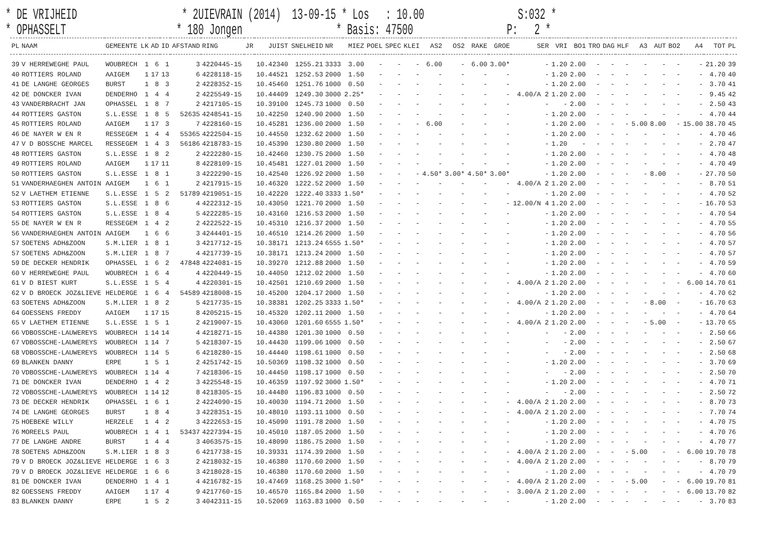* DE VRIJHEID * 2UIEVRAIN (2014) 13-09-15 * Los : 10.00 S:032 * * OPHASSELT * 180 Jongen * Basis: 47500 P: 2 *
| PL | NAAM | GEMEENTE | LK | AD | ID | AFSTAND | RING | JR | JUIST | SNELHEID | NR | MIEZ | POEL | SPEC | KLEI | AS2 | OS2 | RAKE | GROE | SER | VRI | BO1 | TRO | DAG | HLF | A3 | AUT | BO2 | A4 | TOT | PL |
| --- | --- | --- | --- | --- | --- | --- | --- | --- | --- | --- | --- | --- | --- | --- | --- | --- | --- | --- | --- | --- | --- | --- | --- | --- | --- | --- | --- | --- | --- | --- | --- |
| 39 | V HERREWEGHE PAUL | WOUBRECH | 1 | 6 | 1 | 3 | 4220445-15 | | 10.42340 | 1255.21 | 3333 | 3.00 | - | - | - | 6.00 | - | 6.00 | 3.00* | - | 1.20 | 2.00 | - | - | - | - | - | - | - | 21.20 | 39 |
| 40 | ROTTIERS ROLAND | AAIGEM | 1 | 17 | 13 | 6 | 4228118-15 | | 10.44521 | 1252.53 | 2000 | 1.50 | - | - | - | - | - | - | - | - | 1.20 | 2.00 | - | - | - | - | - | - | - | 4.70 | 40 |
| 41 | DE LANGHE GEORGES | BURST | 1 | 8 | 3 | 2 | 4228352-15 | | 10.45460 | 1251.76 | 1000 | 0.50 | - | - | - | - | - | - | - | - | 1.20 | 2.00 | - | - | - | - | - | - | - | 3.70 | 41 |
| 42 | DE DONCKER IVAN | DENDERHO | 1 | 4 | 4 | 2 | 4225549-15 | | 10.44409 | 1249.30 | 3000 | 2.25* | - | - | - | - | - | - | - | 4.00/A 2 | 1.20 | 2.00 | - | - | - | - | - | - | - | 9.45 | 42 |
| 43 | VANDERBRACHT JAN | OPHASSEL | 1 | 8 | 7 | 2 | 4217105-15 | | 10.39100 | 1245.73 | 1000 | 0.50 | - | - | - | - | - | - | - | - | - | 2.00 | - | - | - | - | - | - | - | 2.50 | 43 |
| 44 | ROTTIERS GASTON | S.L.ESSE | 1 | 8 | 5 | 52635 | 4248541-15 | | 10.42250 | 1240.90 | 2000 | 1.50 | - | - | - | - | - | - | - | - | 1.20 | 2.00 | - | - | - | - | - | - | - | 4.70 | 44 |
| 45 | ROTTIERS ROLAND | AAIGEM | 1 | 17 | 3 | 7 | 4228160-15 | | 10.45281 | 1236.00 | 2000 | 1.50 | - | - | - | 6.00 | - | - | - | - | 1.20 | 2.00 | - | - | - | 5.00 | 8.00 | - | 15.00 | 38.70 | 45 |
| 46 | DE NAYER W EN R | RESSEGEM | 1 | 4 | 4 | 55365 | 4222504-15 | | 10.44550 | 1232.62 | 2000 | 1.50 | - | - | - | - | - | - | - | - | 1.20 | 2.00 | - | - | - | - | - | - | - | 4.70 | 46 |
| 47 | V D BOSSCHE MARCEL | RESSEGEM | 1 | 4 | 3 | 56186 | 4218783-15 | | 10.45390 | 1230.80 | 2000 | 1.50 | - | - | - | - | - | - | - | - | 1.20 | - | - | - | - | - | - | - | - | 2.70 | 47 |
| 48 | ROTTIERS GASTON | S.L.ESSE | 1 | 8 | 2 | 2 | 4222280-15 | | 10.42460 | 1230.75 | 2000 | 1.50 | - | - | - | - | - | - | - | - | 1.20 | 2.00 | - | - | - | - | - | - | - | 4.70 | 48 |
| 49 | ROTTIERS ROLAND | AAIGEM | 1 | 17 | 11 | 8 | 4228109-15 | | 10.45481 | 1227.01 | 2000 | 1.50 | - | - | - | - | - | - | - | - | 1.20 | 2.00 | - | - | - | - | - | - | - | 4.70 | 49 |
| 50 | ROTTIERS GASTON | S.L.ESSE | 1 | 8 | 1 | 3 | 4222290-15 | | 10.42540 | 1226.92 | 2000 | 1.50 | - | - | - | 4.50* | 3.00* | 4.50* | 3.00* | - | 1.20 | 2.00 | - | - | - | - | 8.00 | - | - | 27.70 | 50 |
| 51 | VANDERHAEGHEN ANTOIN | AAIGEM | 1 | 6 | 1 | 2 | 4217915-15 | | 10.46320 | 1222.52 | 2000 | 1.50 | - | - | - | - | - | - | - | 4.00/A 2 | 1.20 | 2.00 | - | - | - | - | - | - | - | 8.70 | 51 |
| 52 | V LAETHEM ETIENNE | S.L.ESSE | 1 | 5 | 2 | 51789 | 4219051-15 | | 10.42220 | 1222.40 | 3333 | 1.50* | - | - | - | - | - | - | - | - | 1.20 | 2.00 | - | - | - | - | - | - | - | 4.70 | 52 |
| 53 | ROTTIERS GASTON | S.L.ESSE | 1 | 8 | 6 | 4 | 4222312-15 | | 10.43050 | 1221.70 | 2000 | 1.50 | - | - | - | - | - | - | - | 12.00/N 4 | 1.20 | 2.00 | - | - | - | - | - | - | - | 16.70 | 53 |
| 54 | ROTTIERS GASTON | S.L.ESSE | 1 | 8 | 4 | 5 | 4222285-15 | | 10.43160 | 1216.53 | 2000 | 1.50 | - | - | - | - | - | - | - | - | 1.20 | 2.00 | - | - | - | - | - | - | - | 4.70 | 54 |
| 55 | DE NAYER W EN R | RESSEGEM | 1 | 4 | 2 | 2 | 4222522-15 | | 10.45310 | 1216.37 | 2000 | 1.50 | - | - | - | - | - | - | - | - | 1.20 | 2.00 | - | - | - | - | - | - | - | 4.70 | 55 |
| 56 | VANDERHAEGHEN ANTOIN | AAIGEM | 1 | 6 | 6 | 3 | 4244401-15 | | 10.46510 | 1214.26 | 2000 | 1.50 | - | - | - | - | - | - | - | - | 1.20 | 2.00 | - | - | - | - | - | - | - | 4.70 | 56 |
| 57 | SOETENS ADH&ZOON | S.M.LIER | 1 | 8 | 1 | 3 | 4217712-15 | | 10.38171 | 1213.24 | 6555 | 1.50* | - | - | - | - | - | - | - | - | 1.20 | 2.00 | - | - | - | - | - | - | - | 4.70 | 57 |
| 57 | SOETENS ADH&ZOON | S.M.LIER | 1 | 8 | 7 | 4 | 4217739-15 | | 10.38171 | 1213.24 | 2000 | 1.50 | - | - | - | - | - | - | - | - | 1.20 | 2.00 | - | - | - | - | - | - | - | 4.70 | 57 |
| 59 | DE DECKER HENDRIK | OPHASSEL | 1 | 6 | 2 | 47848 | 4224081-15 | | 10.39270 | 1212.88 | 2000 | 1.50 | - | - | - | - | - | - | - | - | 1.20 | 2.00 | - | - | - | - | - | - | - | 4.70 | 59 |
| 60 | V HERREWEGHE PAUL | WOUBRECH | 1 | 6 | 4 | 4 | 4220449-15 | | 10.44050 | 1212.02 | 2000 | 1.50 | - | - | - | - | - | - | - | - | 1.20 | 2.00 | - | - | - | - | - | - | - | 4.70 | 60 |
| 61 | V D BIEST KURT | S.L.ESSE | 1 | 5 | 4 | 4 | 4220301-15 | | 10.42501 | 1210.69 | 2000 | 1.50 | - | - | - | - | - | - | - | 4.00/A 2 | 1.20 | 2.00 | - | - | - | - | - | - | 6.00 | 14.70 | 61 |
| 62 | V D BROECK JOZ&LIEVE | HELDERGE | 1 | 6 | 4 | 54589 | 4218008-15 | | 10.45200 | 1204.17 | 2000 | 1.50 | - | - | - | - | - | - | - | - | 1.20 | 2.00 | - | - | - | - | - | - | - | 4.70 | 62 |
| 63 | SOETENS ADH&ZOON | S.M.LIER | 1 | 8 | 2 | 5 | 4217735-15 | | 10.38381 | 1202.25 | 3333 | 1.50* | - | - | - | - | - | - | - | 4.00/A 2 | 1.20 | 2.00 | - | - | - | - | 8.00 | - | - | 16.70 | 63 |
| 64 | GOESSENS FREDDY | AAIGEM | 1 | 17 | 15 | 8 | 4205215-15 | | 10.45320 | 1202.11 | 2000 | 1.50 | - | - | - | - | - | - | - | - | 1.20 | 2.00 | - | - | - | - | - | - | - | 4.70 | 64 |
| 65 | V LAETHEM ETIENNE | S.L.ESSE | 1 | 5 | 1 | 2 | 4219007-15 | | 10.43060 | 1201.60 | 6555 | 1.50* | - | - | - | - | - | - | - | 4.00/A 2 | 1.20 | 2.00 | - | - | - | - | 5.00 | - | - | 13.70 | 65 |
| 66 | VDBOSSCHE-LAUWEREYS | WOUBRECH | 1 | 14 | 14 | 4 | 4218271-15 | | 10.44380 | 1201.30 | 1000 | 0.50 | - | - | - | - | - | - | - | - | - | 2.00 | - | - | - | - | - | - | - | 2.50 | 66 |
| 67 | VDBOSSCHE-LAUWEREYS | WOUBRECH | 1 | 14 | 7 | 5 | 4218307-15 | | 10.44430 | 1199.06 | 1000 | 0.50 | - | - | - | - | - | - | - | - | - | 2.00 | - | - | - | - | - | - | - | 2.50 | 67 |
| 68 | VDBOSSCHE-LAUWEREYS | WOUBRECH | 1 | 14 | 5 | 6 | 4218280-15 | | 10.44440 | 1198.61 | 1000 | 0.50 | - | - | - | - | - | - | - | - | - | 2.00 | - | - | - | - | - | - | - | 2.50 | 68 |
| 69 | BLANKEN DANNY | ERPE | 1 | 5 | 1 | 2 | 4251742-15 | | 10.50369 | 1198.32 | 1000 | 0.50 | - | - | - | - | - | - | - | - | 1.20 | 2.00 | - | - | - | - | - | - | - | 3.70 | 69 |
| 70 | VDBOSSCHE-LAUWEREYS | WOUBRECH | 1 | 14 | 4 | 7 | 4218306-15 | | 10.44450 | 1198.17 | 1000 | 0.50 | - | - | - | - | - | - | - | - | - | 2.00 | - | - | - | - | - | - | - | 2.50 | 70 |
| 71 | DE DONCKER IVAN | DENDERHO | 1 | 4 | 2 | 3 | 4225548-15 | | 10.46359 | 1197.92 | 3000 | 1.50* | - | - | - | - | - | - | - | - | 1.20 | 2.00 | - | - | - | - | - | - | - | 4.70 | 71 |
| 72 | VDBOSSCHE-LAUWEREYS | WOUBRECH | 1 | 14 | 12 | 8 | 4218305-15 | | 10.44480 | 1196.83 | 1000 | 0.50 | - | - | - | - | - | - | - | - | - | 2.00 | - | - | - | - | - | - | - | 2.50 | 72 |
| 73 | DE DECKER HENDRIK | OPHASSEL | 1 | 6 | 1 | 2 | 4224090-15 | | 10.40030 | 1194.71 | 2000 | 1.50 | - | - | - | - | - | - | - | 4.00/A 2 | 1.20 | 2.00 | - | - | - | - | - | - | - | 8.70 | 73 |
| 74 | DE LANGHE GEORGES | BURST | 1 | 8 | 4 | 3 | 4228351-15 | | 10.48010 | 1193.11 | 1000 | 0.50 | - | - | - | - | - | - | - | 4.00/A 2 | 1.20 | 2.00 | - | - | - | - | - | - | - | 7.70 | 74 |
| 75 | HOEBEKE WILLY | HERZELE | 1 | 4 | 2 | 3 | 4222653-15 | | 10.45090 | 1191.78 | 2000 | 1.50 | - | - | - | - | - | - | - | - | 1.20 | 2.00 | - | - | - | - | - | - | - | 4.70 | 75 |
| 76 | MOREELS PAUL | WOUBRECH | 1 | 4 | 1 | 53437 | 4227394-15 | | 10.45010 | 1187.05 | 2000 | 1.50 | - | - | - | - | - | - | - | - | 1.20 | 2.00 | - | - | - | - | - | - | - | 4.70 | 76 |
| 77 | DE LANGHE ANDRE | BURST | 1 | 4 | 4 | 3 | 4063575-15 | | 10.48090 | 1186.75 | 2000 | 1.50 | - | - | - | - | - | - | - | - | 1.20 | 2.00 | - | - | - | - | - | - | - | 4.70 | 77 |
| 78 | SOETENS ADH&ZOON | S.M.LIER | 1 | 8 | 3 | 6 | 4217738-15 | | 10.39331 | 1174.39 | 2000 | 1.50 | - | - | - | - | - | - | - | 4.00/A 2 | 1.20 | 2.00 | - | - | - | 5.00 | - | - | 6.00 | 19.70 | 78 |
| 79 | V D BROECK JOZ&LIEVE | HELDERGE | 1 | 6 | 3 | 2 | 4218032-15 | | 10.46380 | 1170.60 | 2000 | 1.50 | - | - | - | - | - | - | - | 4.00/A 2 | 1.20 | 2.00 | - | - | - | - | - | - | - | 8.70 | 79 |
| 79 | V D BROECK JOZ&LIEVE | HELDERGE | 1 | 6 | 6 | 3 | 4218028-15 | | 10.46380 | 1170.60 | 2000 | 1.50 | - | - | - | - | - | - | - | - | 1.20 | 2.00 | - | - | - | - | - | - | - | 4.70 | 79 |
| 81 | DE DONCKER IVAN | DENDERHO | 1 | 4 | 1 | 4 | 4216782-15 | | 10.47469 | 1168.25 | 3000 | 1.50* | - | - | - | - | - | - | - | 4.00/A 2 | 1.20 | 2.00 | - | - | - | 5.00 | - | - | 6.00 | 19.70 | 81 |
| 82 | GOESSENS FREDDY | AAIGEM | 1 | 17 | 4 | 9 | 4217760-15 | | 10.46570 | 1165.84 | 2000 | 1.50 | - | - | - | - | - | - | - | 3.00/A 2 | 1.20 | 2.00 | - | - | - | - | - | - | 6.00 | 13.70 | 82 |
| 83 | BLANKEN DANNY | ERPE | 1 | 5 | 2 | 3 | 4042311-15 | | 10.52069 | 1163.83 | 1000 | 0.50 | - | - | - | - | - | - | - | - | 1.20 | 2.00 | - | - | - | - | - | - | - | 3.70 | 83 |